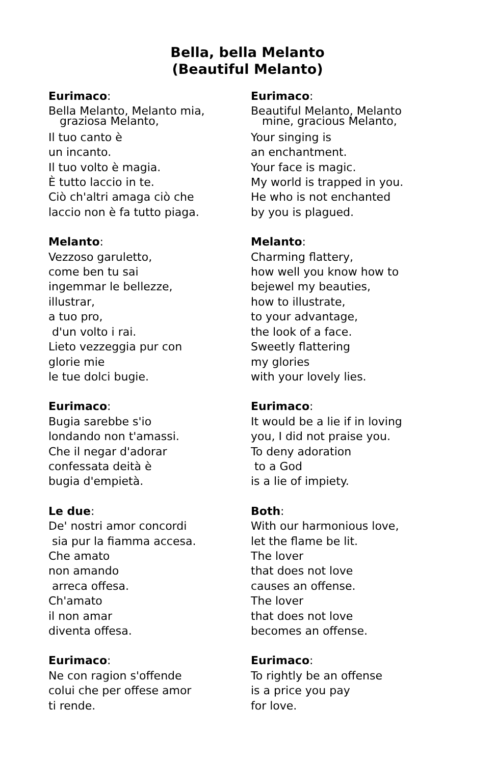Bella, bella Melanto
(Beautiful Melanto)
Eurimaco:
Bella Melanto, Melanto mia,
graziosa Melanto,
Il tuo canto è
un incanto.
Il tuo volto è magia.
È tutto laccio in te.
Ciò ch'altri amaga ciò che
laccio non è fa tutto piaga.
Eurimaco:
Beautiful Melanto, Melanto
mine, gracious Melanto,
Your singing is
an enchantment.
Your face is magic.
My world is trapped in you.
He who is not enchanted
by you is plagued.
Melanto:
Vezzoso garuletto,
come ben tu sai
ingemmar le bellezze,
illustrar,
a tuo pro,
d'un volto i rai.
Lieto vezzeggia pur con
glorie mie
le tue dolci bugie.
Melanto:
Charming flattery,
how well you know how to
bejewel my beauties,
how to illustrate,
to your advantage,
the look of a face.
Sweetly flattering
my glories
with your lovely lies.
Eurimaco:
Bugia sarebbe s'io
londando non t'amassi.
Che il negar d'adorar
confessata deità è
bugia d'empietà.
Eurimaco:
It would be a lie if in loving
you, I did not praise you.
To deny adoration
to a God
is a lie of impiety.
Le due:
De' nostri amor concordi
sia pur la fiamma accesa.
Che amato
non amando
arreca offesa.
Ch'amato
il non amar
diventa offesa.
Both:
With our harmonious love,
let the flame be lit.
The lover
that does not love
causes an offense.
The lover
that does not love
becomes an offense.
Eurimaco:
Ne con ragion s'offende
colui che per offese amor
ti rende.
Eurimaco:
To rightly be an offense
is a price you pay
for love.